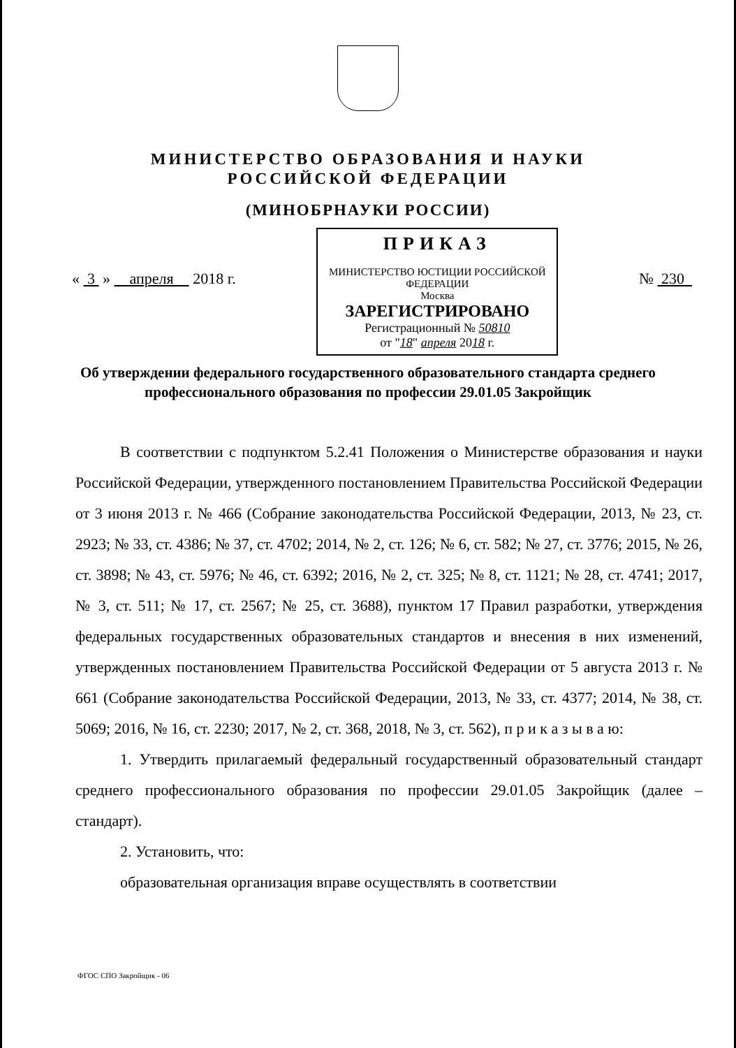МИНИСТЕРСТВО ОБРАЗОВАНИЯ И НАУКИ
РОССИЙСКОЙ ФЕДЕРАЦИИ
(МИНОБРНАУКИ РОССИИ)
« 3 » апреля 2018 г.
ПРИКАЗ
МИНИСТЕРСТВО ЮСТИЦИИ РОССИЙСКОЙ ФЕДЕРАЦИИ
Москва
ЗАРЕГИСТРИРОВАНО
Регистрационный № 50810
от "18" апреля 2018 г.
№ 230
Об утверждении федерального государственного образовательного стандарта среднего профессионального образования по профессии 29.01.05 Закройщик
В соответствии с подпунктом 5.2.41 Положения о Министерстве образования и науки Российской Федерации, утвержденного постановлением Правительства Российской Федерации от 3 июня 2013 г. № 466 (Собрание законодательства Российской Федерации, 2013, № 23, ст. 2923; № 33, ст. 4386; № 37, ст. 4702; 2014, № 2, ст. 126; № 6, ст. 582; № 27, ст. 3776; 2015, № 26, ст. 3898; № 43, ст. 5976; № 46, ст. 6392; 2016, № 2, ст. 325; № 8, ст. 1121; № 28, ст. 4741; 2017, № 3, ст. 511; № 17, ст. 2567; № 25, ст. 3688), пунктом 17 Правил разработки, утверждения федеральных государственных образовательных стандартов и внесения в них изменений, утвержденных постановлением Правительства Российской Федерации от 5 августа 2013 г. № 661 (Собрание законодательства Российской Федерации, 2013, № 33, ст. 4377; 2014, № 38, ст. 5069; 2016, № 16, ст. 2230; 2017, № 2, ст. 368, 2018, № 3, ст. 562), п р и к а з ы в а ю:
1. Утвердить прилагаемый федеральный государственный образовательный стандарт среднего профессионального образования по профессии 29.01.05 Закройщик (далее – стандарт).
2. Установить, что:
образовательная организация вправе осуществлять в соответствии
ФГОС СПО Закройщик - 06